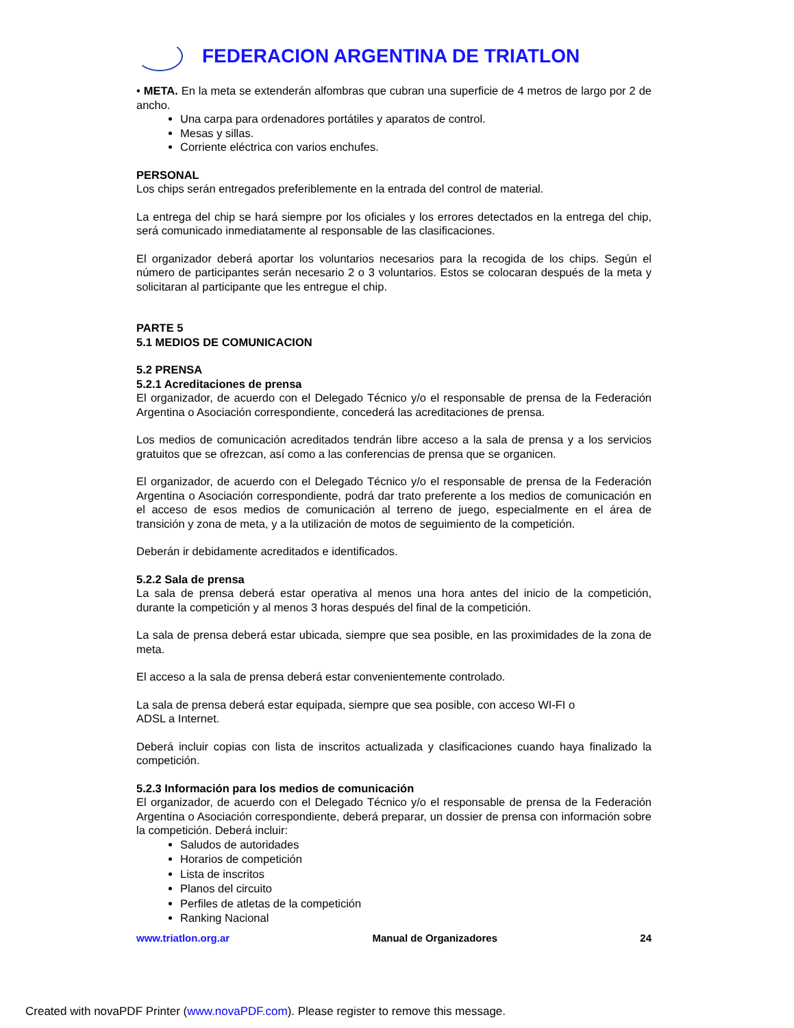FEDERACION ARGENTINA DE TRIATLON
• META. En la meta se extenderán alfombras que cubran una superficie de 4 metros de largo por 2 de ancho.
Una carpa para ordenadores portátiles y aparatos de control.
Mesas y sillas.
Corriente eléctrica con varios enchufes.
PERSONAL
Los chips serán entregados preferiblemente en la entrada del control de material.
La entrega del chip se hará siempre por los oficiales y los errores detectados en la entrega del chip, será comunicado inmediatamente al responsable de las clasificaciones.
El organizador deberá aportar los voluntarios necesarios para la recogida de los chips. Según el número de participantes serán necesario 2 o 3 voluntarios. Estos se colocaran después de la meta y solicitaran al participante que les entregue el chip.
PARTE 5
5.1 MEDIOS DE COMUNICACION
5.2 PRENSA
5.2.1 Acreditaciones de prensa
El organizador, de acuerdo con el Delegado Técnico y/o el responsable de prensa de la Federación Argentina o Asociación correspondiente, concederá las acreditaciones de prensa.
Los medios de comunicación acreditados tendrán libre acceso a la sala de prensa y a los servicios gratuitos que se ofrezcan, así como a las conferencias de prensa que se organicen.
El organizador, de acuerdo con el Delegado Técnico y/o el responsable de prensa de la Federación Argentina o Asociación correspondiente, podrá dar trato preferente a los medios de comunicación en el acceso de esos medios de comunicación al terreno de juego, especialmente en el área de transición y zona de meta, y a la utilización de motos de seguimiento de la competición.
Deberán ir debidamente acreditados e identificados.
5.2.2 Sala de prensa
La sala de prensa deberá estar operativa al menos una hora antes del inicio de la competición, durante la competición y al menos 3 horas después del final de la competición.
La sala de prensa deberá estar ubicada, siempre que sea posible, en las proximidades de la zona de meta.
El acceso a la sala de prensa deberá estar convenientemente controlado.
La sala de prensa deberá estar equipada, siempre que sea posible, con acceso WI-FI o
ADSL a Internet.
Deberá incluir copias con lista de inscritos actualizada y clasificaciones cuando haya finalizado la competición.
5.2.3 Información para los medios de comunicación
El organizador, de acuerdo con el Delegado Técnico y/o el responsable de prensa de la Federación Argentina o Asociación correspondiente, deberá preparar, un dossier de prensa con información sobre la competición. Deberá incluir:
Saludos de autoridades
Horarios de competición
Lista de inscritos
Planos del circuito
Perfiles de atletas de la competición
Ranking Nacional
www.triatlon.org.ar Manual de Organizadores 24
Created with novaPDF Printer (www.novaPDF.com). Please register to remove this message.